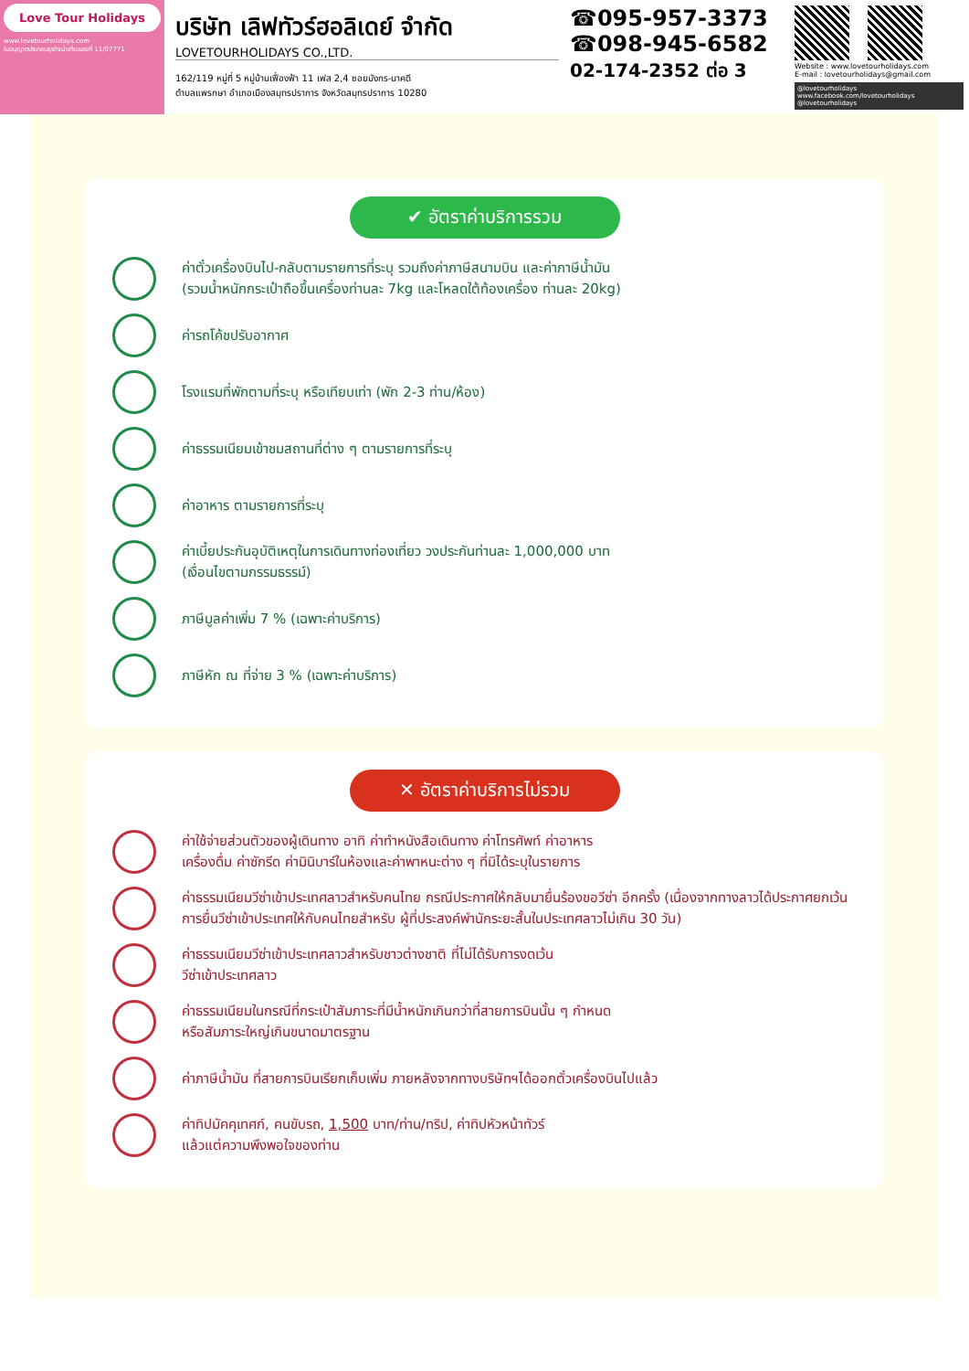Love Tour Holidays
www.lovetourholidays.com
ใบอนุญาตประกอบธุรกิจนำเที่ยวเลขที่ 11/07771
บริษัท เลิฟทัวร์ฮอลิเดย์ จำกัด
LOVETOURHOLIDAYS CO.,LTD.
162/119 หมู่ที่ 5 หมู่บ้านเฟื่องฟ้า 11 เฟส 2,4 ซอยมังกร-นาคดี
ตำบลแพรกษา อำเภอเมืองสมุทรปราการ จังหวัดสมุทรปราการ 10280
☎095-957-3373
☎098-945-6582
02-174-2352 ต่อ 3
Website : www.lovetourholidays.com
E-mail : lovetourholidays@gmail.com
@lovetourholidays www.facebook.com/lovetourholidays @lovetourholidays
✔ อัตราค่าบริการรวม
ค่าตั๋วเครื่องบินไป-กลับตามรายการที่ระบุ รวมถึงค่าภาษีสนามบิน และค่าภาษีน้ำมัน
(รวมน้ำหนักกระเป๋าถือขึ้นเครื่องท่านละ 7kg และโหลดใต้ท้องเครื่อง ท่านละ 20kg)
ค่ารถโค้ชปรับอากาศ
โรงแรมที่พักตามที่ระบุ หรือเทียบเท่า (พัก 2-3 ท่าน/ห้อง)
ค่าธรรมเนียมเข้าชมสถานที่ต่าง ๆ ตามรายการที่ระบุ
ค่าอาหาร ตามรายการที่ระบุ
ค่าเบี้ยประกันอุบัติเหตุในการเดินทางท่องเที่ยว วงประกันท่านละ 1,000,000 บาท
(เงื่อนไขตามกรรมธรรม์)
ภาษีมูลค่าเพิ่ม 7 % (เฉพาะค่าบริการ)
ภาษีหัก ณ ที่จ่าย 3 % (เฉพาะค่าบริการ)
✕ อัตราค่าบริการไม่รวม
ค่าใช้จ่ายส่วนตัวของผู้เดินทาง อาทิ ค่าทำหนังสือเดินทาง ค่าโทรศัพท์ ค่าอาหาร
เครื่องดื่ม ค่าซักรีด ค่ามินิบาร์ในห้องและค่าพาหนะต่าง ๆ ที่มิได้ระบุในรายการ
ค่าธรรมเนียมวีซ่าเข้าประเทศลาวสำหรับคนไทย กรณีประกาศให้กลับมายื่นร้องขอวีซ่า อีกครั้ง (เนื่องจากทางลาวได้ประกาศยกเว้นการยื่นวีซ่าเข้าประเทศให้กับคนไทยสำหรับ ผู้ที่ประสงค์พำนักระยะสั้นในประเทศลาวไม่เกิน 30 วัน)
ค่าธรรมเนียมวีซ่าเข้าประเทศลาวสำหรับชาวต่างชาติ ที่ไม่ได้รับการงดเว้น
วีซ่าเข้าประเทศลาว
ค่าธรรมเนียมในกรณีที่กระเป๋าสัมภาระที่มีน้ำหนักเกินกว่าที่สายการบินนั้น ๆ กำหนด
หรือสัมภาระใหญ่เกินขนาดมาตรฐาน
ค่าภาษีน้ำมัน ที่สายการบินเรียกเก็บเพิ่ม ภายหลังจากทางบริษัทฯได้ออกตั๋วเครื่องบินไปแล้ว
ค่าทิปมัคคุเทศก์, คนขับรถ, 1,500 บาท/ท่าน/ทริป, ค่าทิปหัวหน้าทัวร์
แล้วแต่ความพึงพอใจของท่าน